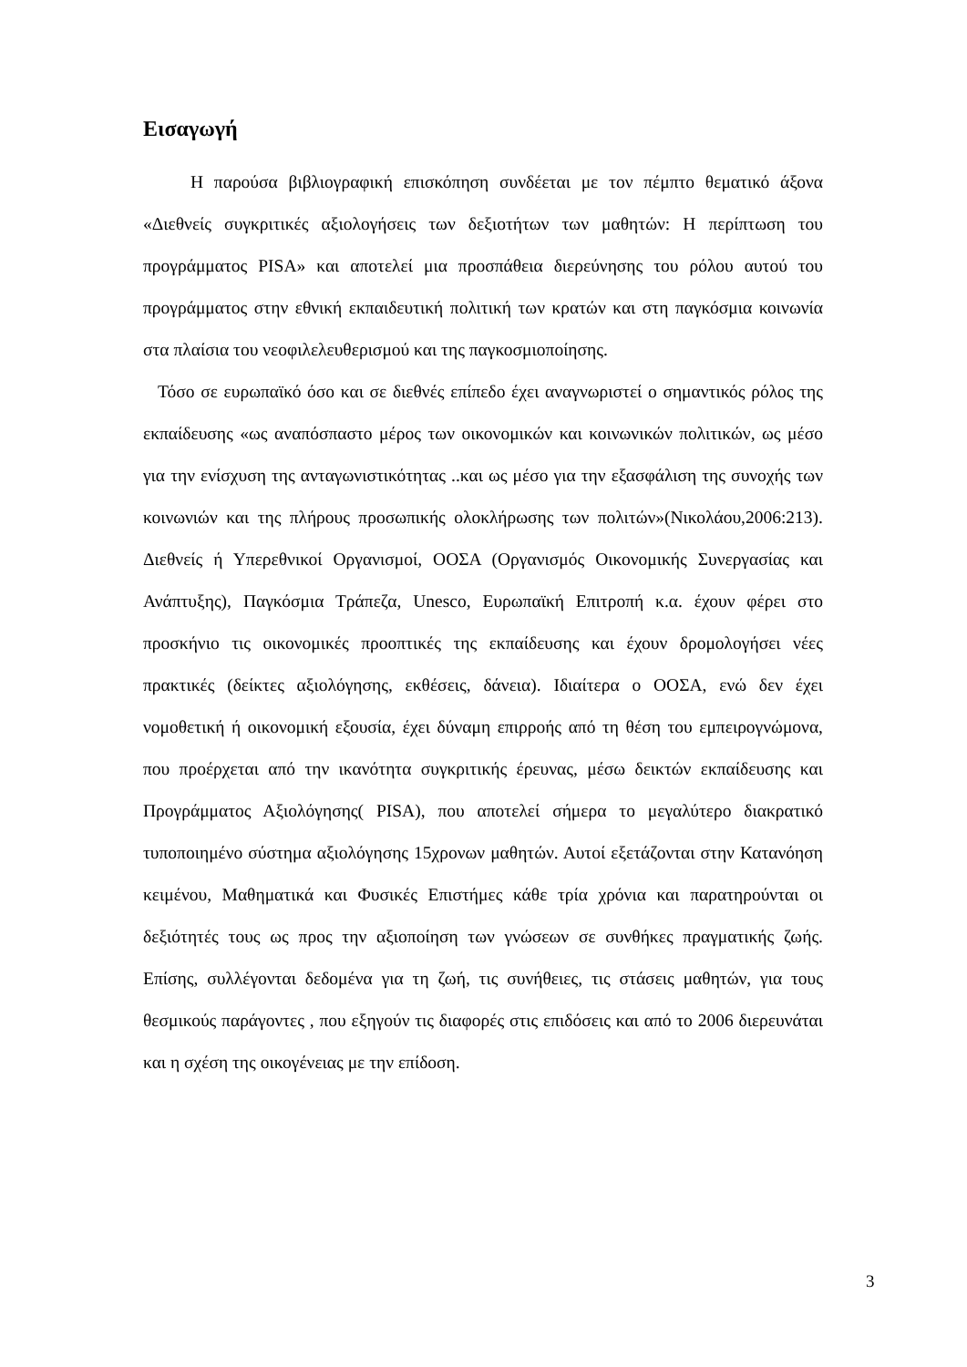Εισαγωγή
Η παρούσα βιβλιογραφική επισκόπηση συνδέεται με τον πέμπτο θεματικό άξονα «Διεθνείς συγκριτικές αξιολογήσεις των δεξιοτήτων των μαθητών: Η περίπτωση του προγράμματος PISA» και αποτελεί μια προσπάθεια διερεύνησης του ρόλου αυτού του προγράμματος στην εθνική εκπαιδευτική πολιτική των κρατών και στη παγκόσμια κοινωνία στα πλαίσια του νεοφιλελευθερισμού και της παγκοσμιοποίησης.
Τόσο σε ευρωπαϊκό όσο και σε διεθνές επίπεδο έχει αναγνωριστεί ο σημαντικός ρόλος της εκπαίδευσης «ως αναπόσπαστο μέρος των οικονομικών και κοινωνικών πολιτικών, ως μέσο για την ενίσχυση της ανταγωνιστικότητας ..και ως μέσο για την εξασφάλιση της συνοχής των κοινωνιών και της πλήρους προσωπικής ολοκλήρωσης των πολιτών»(Νικολάου,2006:213). Διεθνείς ή Υπερεθνικοί Οργανισμοί, ΟΟΣΑ (Οργανισμός Οικονομικής Συνεργασίας και Ανάπτυξης), Παγκόσμια Τράπεζα, Unesco, Ευρωπαϊκή Επιτροπή κ.α. έχουν φέρει στο προσκήνιο τις οικονομικές προοπτικές της εκπαίδευσης και έχουν δρομολογήσει νέες πρακτικές (δείκτες αξιολόγησης, εκθέσεις, δάνεια). Ιδιαίτερα ο ΟΟΣΑ, ενώ δεν έχει νομοθετική ή οικονομική εξουσία, έχει δύναμη επιρροής από τη θέση του εμπειρογνώμονα, που προέρχεται από την ικανότητα συγκριτικής έρευνας, μέσω δεικτών εκπαίδευσης και Προγράμματος Αξιολόγησης( PISA), που αποτελεί σήμερα το μεγαλύτερο διακρατικό τυποποιημένο σύστημα αξιολόγησης 15χρονων μαθητών. Αυτοί εξετάζονται στην Κατανόηση κειμένου, Μαθηματικά και Φυσικές Επιστήμες κάθε τρία χρόνια και παρατηρούνται οι δεξιότητές τους ως προς την αξιοποίηση των γνώσεων σε συνθήκες πραγματικής ζωής. Επίσης, συλλέγονται δεδομένα για τη ζωή, τις συνήθειες, τις στάσεις μαθητών, για τους θεσμικούς παράγοντες , που εξηγούν τις διαφορές στις επιδόσεις και από το 2006 διερευνάται και η σχέση της οικογένειας με την επίδοση.
3